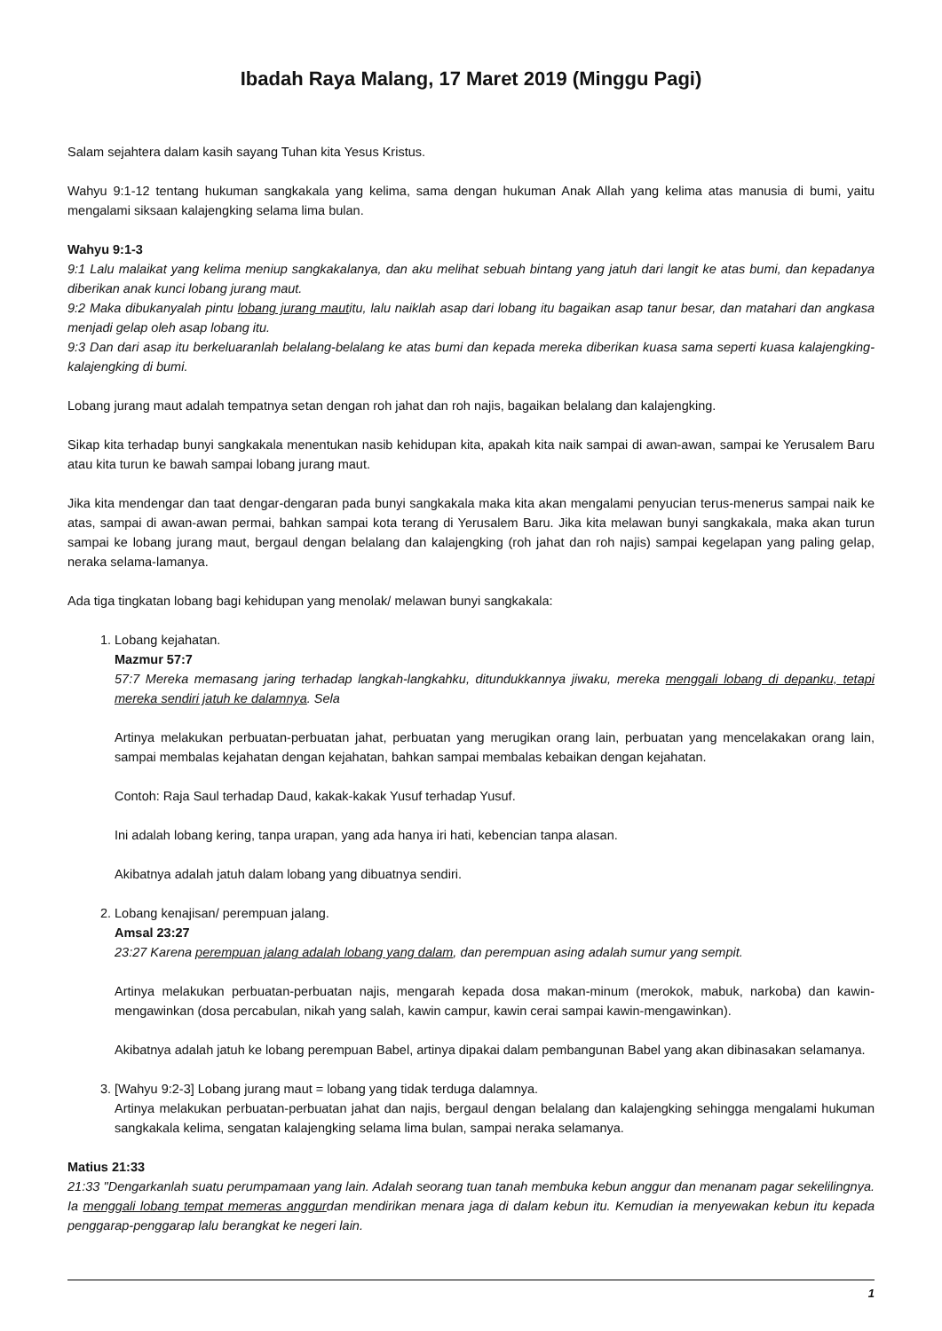Ibadah Raya Malang, 17 Maret 2019 (Minggu Pagi)
Salam sejahtera dalam kasih sayang Tuhan kita Yesus Kristus.
Wahyu 9:1-12 tentang hukuman sangkakala yang kelima, sama dengan hukuman Anak Allah yang kelima atas manusia di bumi, yaitu mengalami siksaan kalajengking selama lima bulan.
Wahyu 9:1-3
9:1 Lalu malaikat yang kelima meniup sangkakalanya, dan aku melihat sebuah bintang yang jatuh dari langit ke atas bumi, dan kepadanya diberikan anak kunci lobang jurang maut.
9:2 Maka dibukanyalah pintu lobang jurang mautitu, lalu naiklah asap dari lobang itu bagaikan asap tanur besar, dan matahari dan angkasa menjadi gelap oleh asap lobang itu.
9:3 Dan dari asap itu berkeluaranlah belalang-belalang ke atas bumi dan kepada mereka diberikan kuasa sama seperti kuasa kalajengking-kalajengking di bumi.
Lobang jurang maut adalah tempatnya setan dengan roh jahat dan roh najis, bagaikan belalang dan kalajengking.
Sikap kita terhadap bunyi sangkakala menentukan nasib kehidupan kita, apakah kita naik sampai di awan-awan, sampai ke Yerusalem Baru atau kita turun ke bawah sampai lobang jurang maut.
Jika kita mendengar dan taat dengar-dengaran pada bunyi sangkakala maka kita akan mengalami penyucian terus-menerus sampai naik ke atas, sampai di awan-awan permai, bahkan sampai kota terang di Yerusalem Baru. Jika kita melawan bunyi sangkakala, maka akan turun sampai ke lobang jurang maut, bergaul dengan belalang dan kalajengking (roh jahat dan roh najis) sampai kegelapan yang paling gelap, neraka selama-lamanya.
Ada tiga tingkatan lobang bagi kehidupan yang menolak/ melawan bunyi sangkakala:
1. Lobang kejahatan.
Mazmur 57:7
57:7 Mereka memasang jaring terhadap langkah-langkahku, ditundukkannya jiwaku, mereka menggali lobang di depanku, tetapi mereka sendiri jatuh ke dalamnya. Sela
Artinya melakukan perbuatan-perbuatan jahat, perbuatan yang merugikan orang lain, perbuatan yang mencelakakan orang lain, sampai membalas kejahatan dengan kejahatan, bahkan sampai membalas kebaikan dengan kejahatan.
Contoh: Raja Saul terhadap Daud, kakak-kakak Yusuf terhadap Yusuf.
Ini adalah lobang kering, tanpa urapan, yang ada hanya iri hati, kebencian tanpa alasan.
Akibatnya adalah jatuh dalam lobang yang dibuatnya sendiri.
2. Lobang kenajisan/ perempuan jalang.
Amsal 23:27
23:27 Karena perempuan jalang adalah lobang yang dalam, dan perempuan asing adalah sumur yang sempit.
Artinya melakukan perbuatan-perbuatan najis, mengarah kepada dosa makan-minum (merokok, mabuk, narkoba) dan kawin-mengawinkan (dosa percabulan, nikah yang salah, kawin campur, kawin cerai sampai kawin-mengawinkan).
Akibatnya adalah jatuh ke lobang perempuan Babel, artinya dipakai dalam pembangunan Babel yang akan dibinasakan selamanya.
3. [Wahyu 9:2-3] Lobang jurang maut = lobang yang tidak terduga dalamnya.
Artinya melakukan perbuatan-perbuatan jahat dan najis, bergaul dengan belalang dan kalajengking sehingga mengalami hukuman sangkakala kelima, sengatan kalajengking selama lima bulan, sampai neraka selamanya.
Matius 21:33
21:33 "Dengarkanlah suatu perumpamaan yang lain. Adalah seorang tuan tanah membuka kebun anggur dan menanam pagar sekelilingnya. Ia menggali lobang tempat memeras anggurdan mendirikan menara jaga di dalam kebun itu. Kemudian ia menyewakan kebun itu kepada penggarap-penggarap lalu berangkat ke negeri lain.
1